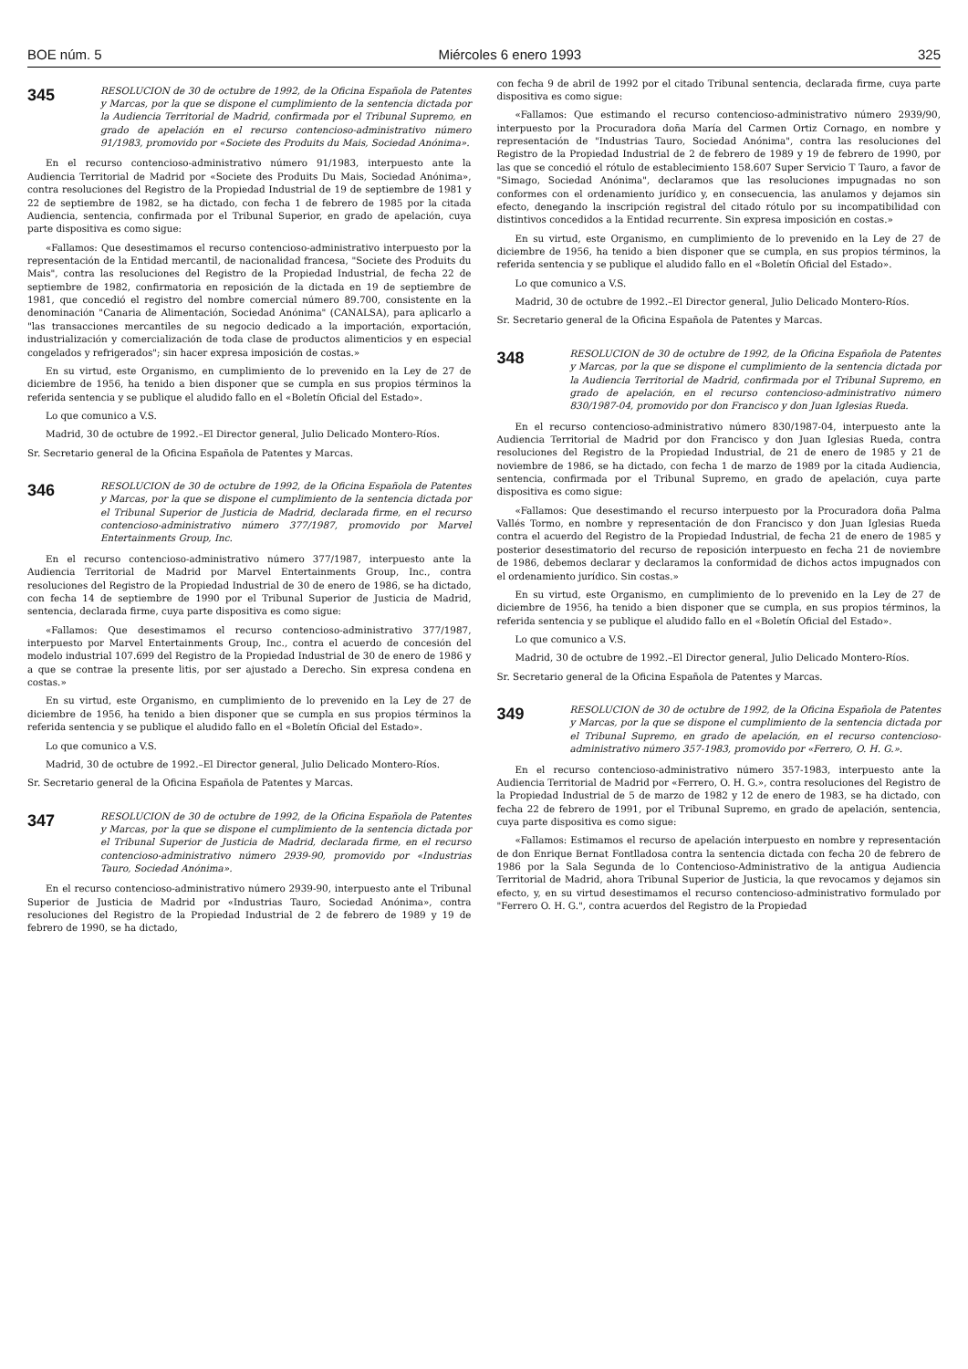BOE núm. 5 Miércoles 6 enero 1993 325
345
RESOLUCION de 30 de octubre de 1992, de la Oficina Española de Patentes y Marcas, por la que se dispone el cumplimiento de la sentencia dictada por la Audiencia Territorial de Madrid, confirmada por el Tribunal Supremo, en grado de apelación en el recurso contencioso-administrativo número 91/1983, promovido por «Societe des Produits du Mais, Sociedad Anónima».
En el recurso contencioso-administrativo número 91/1983, interpuesto ante la Audiencia Territorial de Madrid por «Societe des Produits Du Mais, Sociedad Anónima», contra resoluciones del Registro de la Propiedad Industrial de 19 de septiembre de 1981 y 22 de septiembre de 1982, se ha dictado, con fecha 1 de febrero de 1985 por la citada Audiencia, sentencia, confirmada por el Tribunal Superior, en grado de apelación, cuya parte dispositiva es como sigue:
«Fallamos: Que desestimamos el recurso contencioso-administrativo interpuesto por la representación de la Entidad mercantil, de nacionalidad francesa, "Societe des Produits du Mais", contra las resoluciones del Registro de la Propiedad Industrial, de fecha 22 de septiembre de 1982, confirmatoria en reposición de la dictada en 19 de septiembre de 1981, que concedió el registro del nombre comercial número 89.700, consistente en la denominación "Canaria de Alimentación, Sociedad Anónima" (CANALSA), para aplicarlo a "las transacciones mercantiles de su negocio dedicado a la importación, exportación, industrialización y comercialización de toda clase de productos alimenticios y en especial congelados y refrigerados"; sin hacer expresa imposición de costas.»
En su virtud, este Organismo, en cumplimiento de lo prevenido en la Ley de 27 de diciembre de 1956, ha tenido a bien disponer que se cumpla en sus propios términos la referida sentencia y se publique el aludido fallo en el «Boletín Oficial del Estado».
Lo que comunico a V.S.
Madrid, 30 de octubre de 1992.–El Director general, Julio Delicado Montero-Ríos.
Sr. Secretario general de la Oficina Española de Patentes y Marcas.
346
RESOLUCION de 30 de octubre de 1992, de la Oficina Española de Patentes y Marcas, por la que se dispone el cumplimiento de la sentencia dictada por el Tribunal Superior de Justicia de Madrid, declarada firme, en el recurso contencioso-administrativo número 377/1987, promovido por Marvel Entertainments Group, Inc.
En el recurso contencioso-administrativo número 377/1987, interpuesto ante la Audiencia Territorial de Madrid por Marvel Entertainments Group, Inc., contra resoluciones del Registro de la Propiedad Industrial de 30 de enero de 1986, se ha dictado, con fecha 14 de septiembre de 1990 por el Tribunal Superior de Justicia de Madrid, sentencia, declarada firme, cuya parte dispositiva es como sigue:
«Fallamos: Que desestimamos el recurso contencioso-administrativo 377/1987, interpuesto por Marvel Entertainments Group, Inc., contra el acuerdo de concesión del modelo industrial 107.699 del Registro de la Propiedad Industrial de 30 de enero de 1986 y a que se contrae la presente litis, por ser ajustado a Derecho. Sin expresa condena en costas.»
En su virtud, este Organismo, en cumplimiento de lo prevenido en la Ley de 27 de diciembre de 1956, ha tenido a bien disponer que se cumpla en sus propios términos la referida sentencia y se publique el aludido fallo en el «Boletín Oficial del Estado».
Lo que comunico a V.S.
Madrid, 30 de octubre de 1992.–El Director general, Julio Delicado Montero-Ríos.
Sr. Secretario general de la Oficina Española de Patentes y Marcas.
347
RESOLUCION de 30 de octubre de 1992, de la Oficina Española de Patentes y Marcas, por la que se dispone el cumplimiento de la sentencia dictada por el Tribunal Superior de Justicia de Madrid, declarada firme, en el recurso contencioso-administrativo número 2939-90, promovido por «Industrias Tauro, Sociedad Anónima».
En el recurso contencioso-administrativo número 2939-90, interpuesto ante el Tribunal Superior de Justicia de Madrid por «Industrias Tauro, Sociedad Anónima», contra resoluciones del Registro de la Propiedad Industrial de 2 de febrero de 1989 y 19 de febrero de 1990, se ha dictado,
con fecha 9 de abril de 1992 por el citado Tribunal sentencia, declarada firme, cuya parte dispositiva es como sigue:
«Fallamos: Que estimando el recurso contencioso-administrativo número 2939/90, interpuesto por la Procuradora doña María del Carmen Ortiz Cornago, en nombre y representación de "Industrias Tauro, Sociedad Anónima", contra las resoluciones del Registro de la Propiedad Industrial de 2 de febrero de 1989 y 19 de febrero de 1990, por las que se concedió el rótulo de establecimiento 158.607 Super Servicio T Tauro, a favor de "Simago, Sociedad Anónima", declaramos que las resoluciones impugnadas no son conformes con el ordenamiento jurídico y, en consecuencia, las anulamos y dejamos sin efecto, denegando la inscripción registral del citado rótulo por su incompatibilidad con distintivos concedidos a la Entidad recurrente. Sin expresa imposición en costas.»
En su virtud, este Organismo, en cumplimiento de lo prevenido en la Ley de 27 de diciembre de 1956, ha tenido a bien disponer que se cumpla, en sus propios términos, la referida sentencia y se publique el aludido fallo en el «Boletín Oficial del Estado».
Lo que comunico a V.S.
Madrid, 30 de octubre de 1992.–El Director general, Julio Delicado Montero-Ríos.
Sr. Secretario general de la Oficina Española de Patentes y Marcas.
348
RESOLUCION de 30 de octubre de 1992, de la Oficina Española de Patentes y Marcas, por la que se dispone el cumplimiento de la sentencia dictada por la Audiencia Territorial de Madrid, confirmada por el Tribunal Supremo, en grado de apelación, en el recurso contencioso-administrativo número 830/1987-04, promovido por don Francisco y don Juan Iglesias Rueda.
En el recurso contencioso-administrativo número 830/1987-04, interpuesto ante la Audiencia Territorial de Madrid por don Francisco y don Juan Iglesias Rueda, contra resoluciones del Registro de la Propiedad Industrial, de 21 de enero de 1985 y 21 de noviembre de 1986, se ha dictado, con fecha 1 de marzo de 1989 por la citada Audiencia, sentencia, confirmada por el Tribunal Supremo, en grado de apelación, cuya parte dispositiva es como sigue:
«Fallamos: Que desestimando el recurso interpuesto por la Procuradora doña Palma Vallés Tormo, en nombre y representación de don Francisco y don Juan Iglesias Rueda contra el acuerdo del Registro de la Propiedad Industrial, de fecha 21 de enero de 1985 y posterior desestimatorio del recurso de reposición interpuesto en fecha 21 de noviembre de 1986, debemos declarar y declaramos la conformidad de dichos actos impugnados con el ordenamiento jurídico. Sin costas.»
En su virtud, este Organismo, en cumplimiento de lo prevenido en la Ley de 27 de diciembre de 1956, ha tenido a bien disponer que se cumpla, en sus propios términos, la referida sentencia y se publique el aludido fallo en el «Boletín Oficial del Estado».
Lo que comunico a V.S.
Madrid, 30 de octubre de 1992.–El Director general, Julio Delicado Montero-Ríos.
Sr. Secretario general de la Oficina Española de Patentes y Marcas.
349
RESOLUCION de 30 de octubre de 1992, de la Oficina Española de Patentes y Marcas, por la que se dispone el cumplimiento de la sentencia dictada por el Tribunal Supremo, en grado de apelación, en el recurso contencioso-administrativo número 357-1983, promovido por «Ferrero, O. H. G.».
En el recurso contencioso-administrativo número 357-1983, interpuesto ante la Audiencia Territorial de Madrid por «Ferrero, O. H. G.», contra resoluciones del Registro de la Propiedad Industrial de 5 de marzo de 1982 y 12 de enero de 1983, se ha dictado, con fecha 22 de febrero de 1991, por el Tribunal Supremo, en grado de apelación, sentencia, cuya parte dispositiva es como sigue:
«Fallamos: Estimamos el recurso de apelación interpuesto en nombre y representación de don Enrique Bernat Fontlladosa contra la sentencia dictada con fecha 20 de febrero de 1986 por la Sala Segunda de lo Contencioso-Administrativo de la antigua Audiencia Territorial de Madrid, ahora Tribunal Superior de Justicia, la que revocamos y dejamos sin efecto, y, en su virtud desestimamos el recurso contencioso-administrativo formulado por "Ferrero O. H. G.", contra acuerdos del Registro de la Propiedad